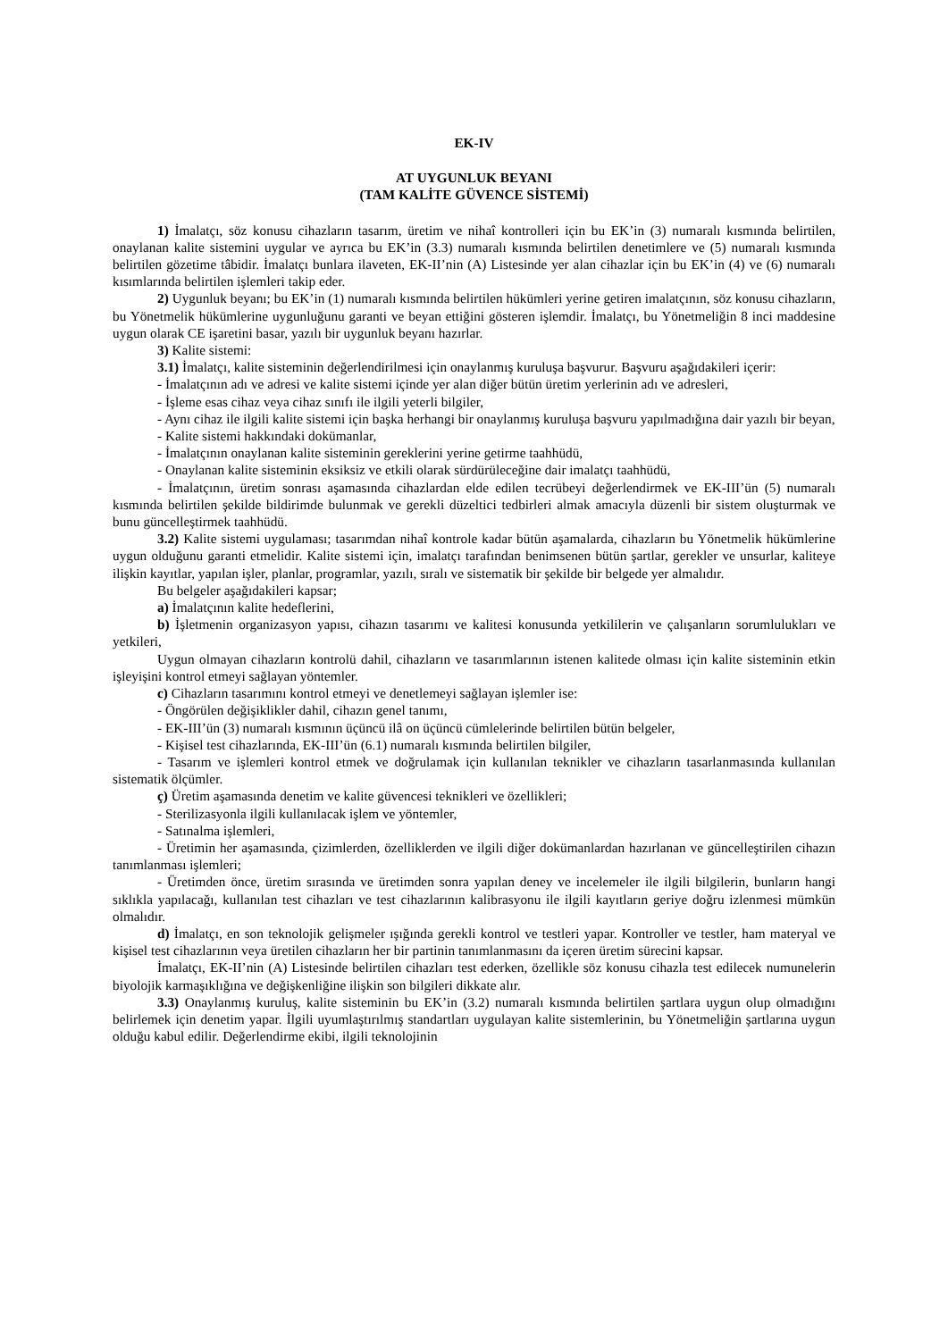EK-IV
AT UYGUNLUK BEYANI
(TAM KALİTE GÜVENCE SİSTEMİ)
1) İmalatçı, söz konusu cihazların tasarım, üretim ve nihaî kontrolleri için bu EK’in (3) numaralı kısmında belirtilen, onaylanan kalite sistemini uygular ve ayrıca bu EK’in (3.3) numaralı kısmında belirtilen denetimlere ve (5) numaralı kısmında belirtilen gözetime tâbidir. İmalatçı bunlara ilaveten, EK-II’nin (A) Listesinde yer alan cihazlar için bu EK’in (4) ve (6) numaralı kısımlarında belirtilen işlemleri takip eder.
2) Uygunluk beyanı; bu EK’in (1) numaralı kısmında belirtilen hükümleri yerine getiren imalatçının, söz konusu cihazların, bu Yönetmelik hükümlerine uygunluğunu garanti ve beyan ettiğini gösteren işlemdir. İmalatçı, bu Yönetmeliğin 8 inci maddesine uygun olarak CE işaretini basar, yazılı bir uygunluk beyanı hazırlar.
3) Kalite sistemi:
3.1) İmalatçı, kalite sisteminin değerlendirilmesi için onaylanmış kuruluşa başvurur. Başvuru aşağıdakileri içerir:
- İmalatçının adı ve adresi ve kalite sistemi içinde yer alan diğer bütün üretim yerlerinin adı ve adresleri,
- İşleme esas cihaz veya cihaz sınıfı ile ilgili yeterli bilgiler,
- Aynı cihaz ile ilgili kalite sistemi için başka herhangi bir onaylanmış kuruluşa başvuru yapılmadığına dair yazılı bir beyan,
- Kalite sistemi hakkındaki dokümanlar,
- İmalatçının onaylanan kalite sisteminin gereklerini yerine getirme taahhüdü,
- Onaylanan kalite sisteminin eksiksiz ve etkili olarak sürdürüleceğine dair imalatçı taahhüdü,
- İmalatçının, üretim sonrası aşamasında cihazlardan elde edilen tecrübeyi değerlendirmek ve EK-III’ün (5) numaralı kısmında belirtilen şekilde bildirimde bulunmak ve gerekli düzeltici tedbirleri almak amacıyla düzenli bir sistem oluşturmak ve bunu güncelleştirmek taahhüdü.
3.2) Kalite sistemi uygulaması; tasarımdan nihaî kontrole kadar bütün aşamalarda, cihazların bu Yönetmelik hükümlerine uygun olduğunu garanti etmelidir. Kalite sistemi için, imalatçı tarafından benimsenen bütün şartlar, gerekler ve unsurlar, kaliteye ilişkin kayıtlar, yapılan işler, planlar, programlar, yazılı, sıralı ve sistematik bir şekilde bir belgede yer almalıdır.
Bu belgeler aşağıdakileri kapsar;
a) İmalatçının kalite hedeflerini,
b) İşletmenin organizasyon yapısı, cihazın tasarımı ve kalitesi konusunda yetkililerin ve çalışanların sorumlulukları ve yetkileri,
Uygun olmayan cihazların kontrolü dahil, cihazların ve tasarımlarının istenen kalitede olması için kalite sisteminin etkin işleyişini kontrol etmeyi sağlayan yöntemler.
c) Cihazların tasarımını kontrol etmeyi ve denetlemeyi sağlayan işlemler ise:
- Öngörülen değişiklikler dahil, cihazın genel tanımı,
- EK-III’ün (3) numaralı kısmının üçüncü ilâ on üçüncü cümlelerinde belirtilen bütün belgeler,
- Kişisel test cihazlarında, EK-III’ün (6.1) numaralı kısmında belirtilen bilgiler,
- Tasarım ve işlemleri kontrol etmek ve doğrulamak için kullanılan teknikler ve cihazların tasarlanmasında kullanılan sistematik ölçümler.
ç) Üretim aşamasında denetim ve kalite güvencesi teknikleri ve özellikleri;
- Sterilizasyonla ilgili kullanılacak işlem ve yöntemler,
- Satınalma işlemleri,
- Üretimin her aşamasında, çizimlerden, özelliklerden ve ilgili diğer dokümanlardan hazırlanan ve güncelleştirilen cihazın tanımlanması işlemleri;
- Üretimden önce, üretim sırasında ve üretimden sonra yapılan deney ve incelemeler ile ilgili bilgilerin, bunların hangi sıklıkla yapılacağı, kullanılan test cihazları ve test cihazlarının kalibrasyonu ile ilgili kayıtların geriye doğru izlenmesi mümkün olmalıdır.
d) İmalatçı, en son teknolojik gelişmeler ışığında gerekli kontrol ve testleri yapar. Kontroller ve testler, ham materyal ve kişisel test cihazlarının veya üretilen cihazların her bir partinin tanımlanmasını da içeren üretim sürecini kapsar.
İmalatçı, EK-II’nin (A) Listesinde belirtilen cihazları test ederken, özellikle söz konusu cihazla test edilecek numunelerin biyolojik karmaşıklığına ve değişkenliğine ilişkin son bilgileri dikkate alır.
3.3) Onaylanmış kuruluş, kalite sisteminin bu EK’in (3.2) numaralı kısmında belirtilen şartlara uygun olup olmadığını belirlemek için denetim yapar. İlgili uyumlaştırılmış standartları uygulayan kalite sistemlerinin, bu Yönetmeliğin şartlarına uygun olduğu kabul edilir. Değerlendirme ekibi, ilgili teknolojinin